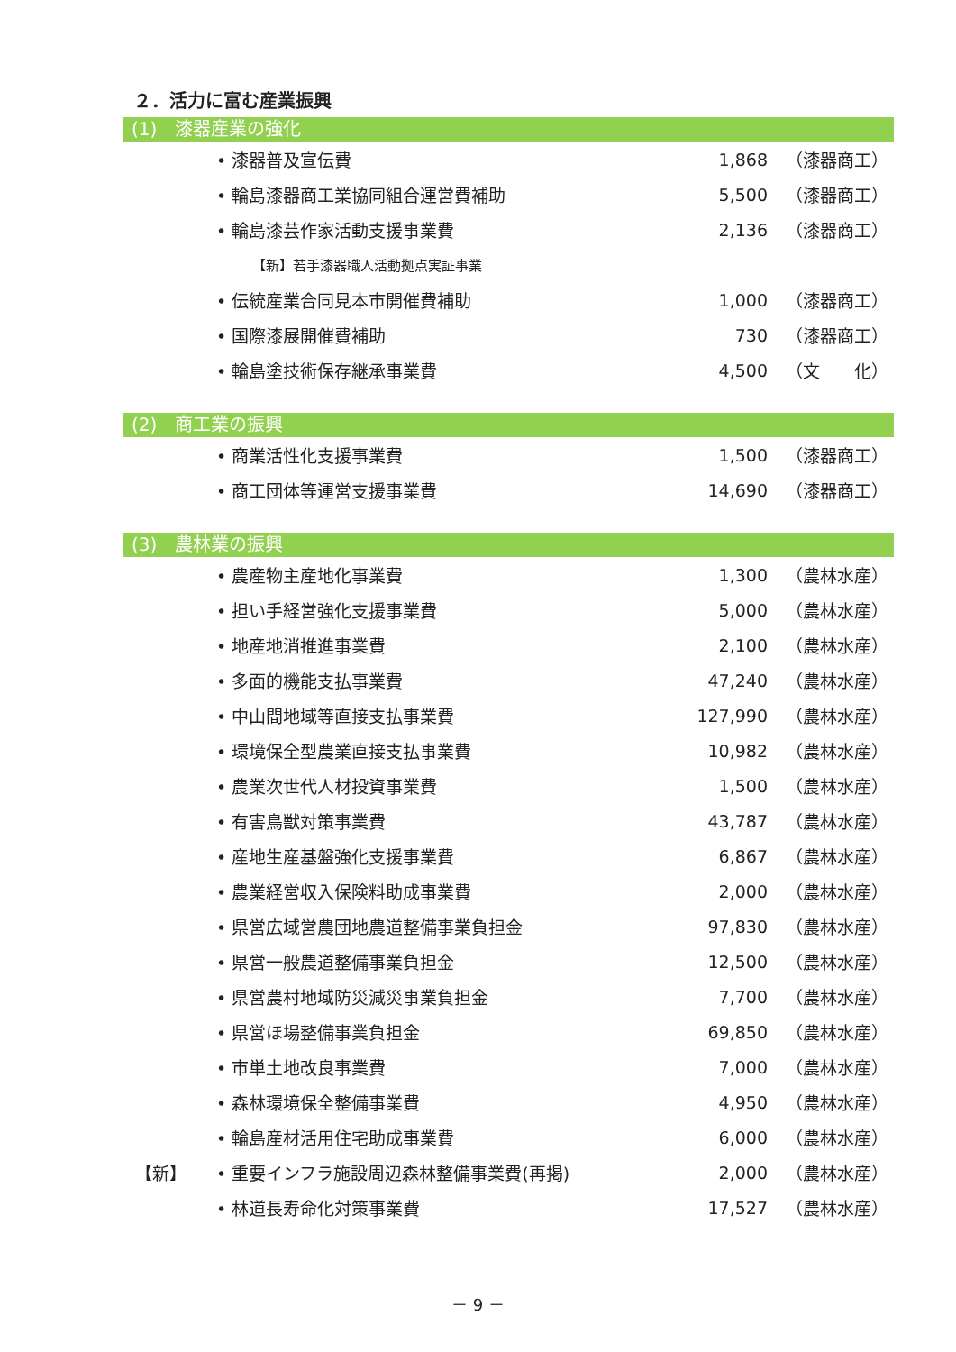２．活力に富む産業振興
(1)　漆器産業の強化
| | • 漆器普及宣伝費 | 1,868 | （漆器商工） |
| | • 輪島漆器商工業協同組合運営費補助 | 5,500 | （漆器商工） |
| | • 輪島漆芸作家活動支援事業費 | 2,136 | （漆器商工） |
| | 【新】若手漆器職人活動拠点実証事業 | | |
| | • 伝統産業合同見本市開催費補助 | 1,000 | （漆器商工） |
| | • 国際漆展開催費補助 | 730 | （漆器商工） |
| | • 輪島塗技術保存継承事業費 | 4,500 | （文 化） |
(2)　商工業の振興
| | • 商業活性化支援事業費 | 1,500 | （漆器商工） |
| | • 商工団体等運営支援事業費 | 14,690 | （漆器商工） |
(3)　農林業の振興
| | • 農産物主産地化事業費 | 1,300 | （農林水産） |
| | • 担い手経営強化支援事業費 | 5,000 | （農林水産） |
| | • 地産地消推進事業費 | 2,100 | （農林水産） |
| | • 多面的機能支払事業費 | 47,240 | （農林水産） |
| | • 中山間地域等直接支払事業費 | 127,990 | （農林水産） |
| | • 環境保全型農業直接支払事業費 | 10,982 | （農林水産） |
| | • 農業次世代人材投資事業費 | 1,500 | （農林水産） |
| | • 有害鳥獣対策事業費 | 43,787 | （農林水産） |
| | • 産地生産基盤強化支援事業費 | 6,867 | （農林水産） |
| | • 農業経営収入保険料助成事業費 | 2,000 | （農林水産） |
| | • 県営広域営農団地農道整備事業負担金 | 97,830 | （農林水産） |
| | • 県営一般農道整備事業負担金 | 12,500 | （農林水産） |
| | • 県営農村地域防災減災事業負担金 | 7,700 | （農林水産） |
| | • 県営ほ場整備事業負担金 | 69,850 | （農林水産） |
| | • 市単土地改良事業費 | 7,000 | （農林水産） |
| | • 森林環境保全整備事業費 | 4,950 | （農林水産） |
| | • 輪島産材活用住宅助成事業費 | 6,000 | （農林水産） |
| 【新】 | • 重要インフラ施設周辺森林整備事業費(再掲) | 2,000 | （農林水産） |
| | • 林道長寿命化対策事業費 | 17,527 | （農林水産） |
－ 9 －